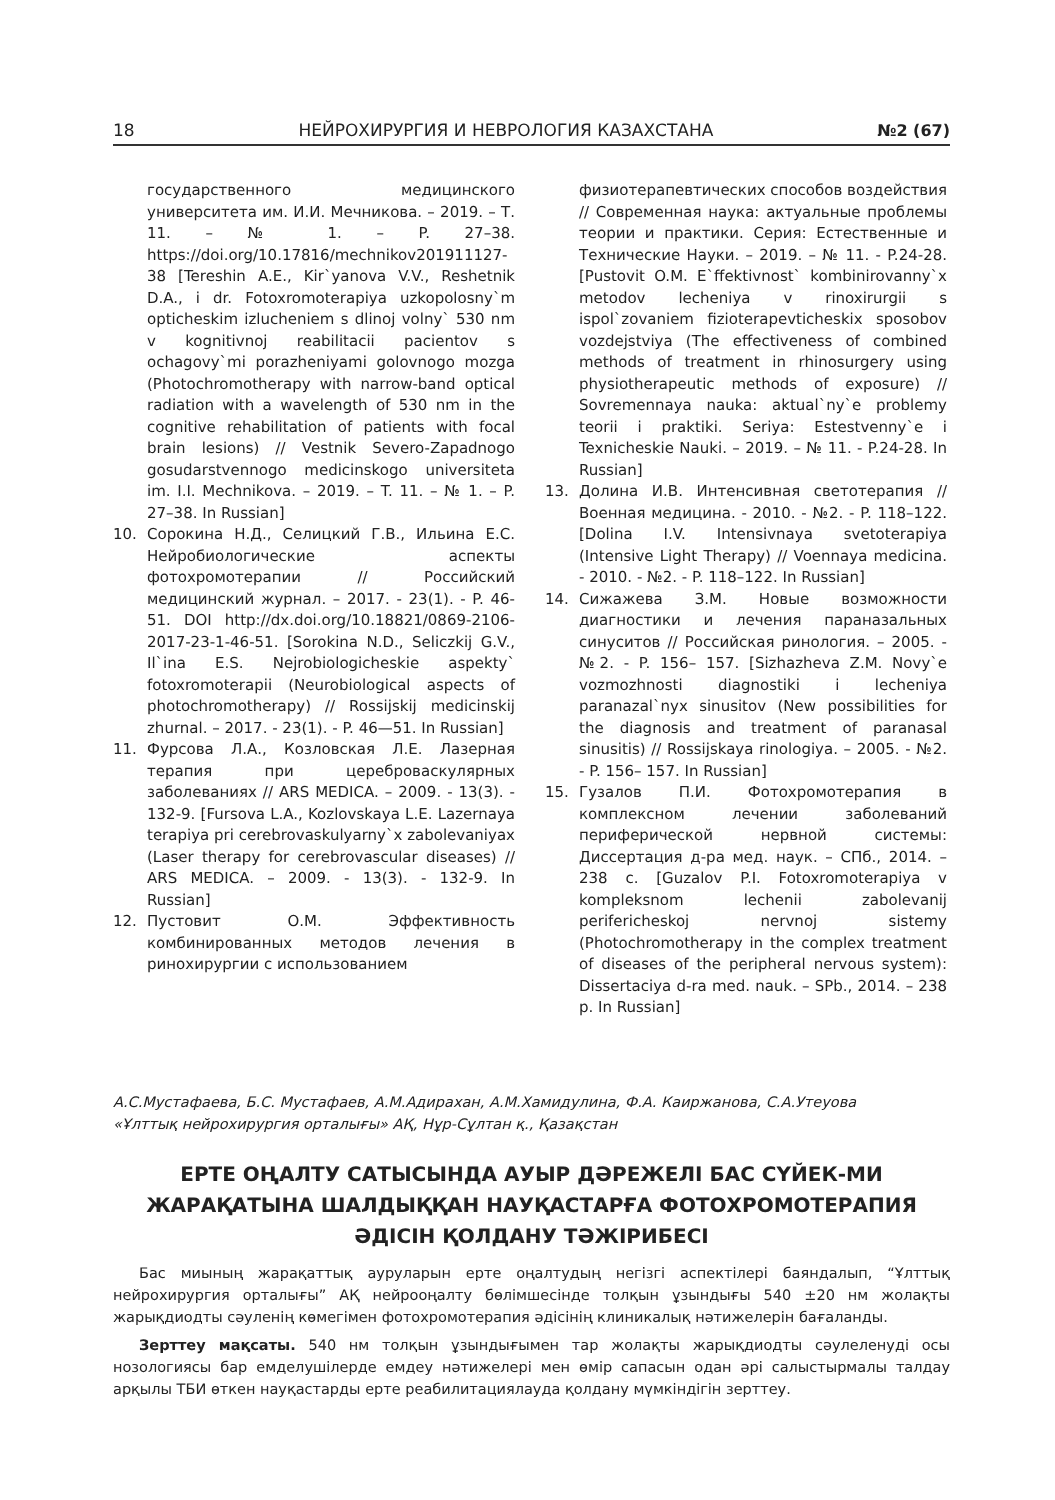18 НЕЙРОХИРУРГИЯ И НЕВРОЛОГИЯ КАЗАХСТАНА №2 (67)
государственного медицинского университета им. И.И. Мечникова. – 2019. – Т. 11. – № 1. – P. 27–38. https://doi.org/10.17816/mechnikov201911127-38 [Tereshin A.E., Kir`yanova V.V., Reshetnik D.A., i dr. Fotoxromoterapiya uzkopolosny`m opticheskim izlucheniem s dlinoj volny` 530 nm v kognitivnoj reabilitacii pacientov s ochagovy`mi porazheniyami golovnogo mozga (Photochromotherapy with narrow-band optical radiation with a wavelength of 530 nm in the cognitive rehabilitation of patients with focal brain lesions) // Vestnik Severo-Zapadnogo gosudarstvennogo medicinskogo universiteta im. I.I. Mechnikova. – 2019. – T. 11. – № 1. – P. 27–38. In Russian]
10. Сорокина Н.Д., Селицкий Г.В., Ильина Е.С. Нейробиологические аспекты фотохромотерапии // Российский медицинский журнал. – 2017. - 23(1). - P. 46-51. DOI http://dx.doi.org/10.18821/0869-2106-2017-23-1-46-51. [Sorokina N.D., Seliczkij G.V., Il`ina E.S. Nejrobiologicheskie aspekty` fotoxromoterapii (Neurobiological aspects of photochromotherapy) // Rossijskij medicinskij zhurnal. – 2017. - 23(1). - P. 46—51. In Russian]
11. Фурсова Л.А., Козловская Л.Е. Лазерная терапия при цереброваскулярных заболеваниях // ARS MEDICA. – 2009. - 13(3). - 132-9. [Fursova L.A., Kozlovskaya L.E. Lazernaya terapiya pri cerebrovaskulyarny`x zabolevaniyax (Laser therapy for cerebrovascular diseases) // ARS MEDICA. – 2009. - 13(3). - 132-9. In Russian]
12. Пустовит О.М. Эффективность комбинированных методов лечения в ринохирургии с использованием
физиотерапевтических способов воздействия // Современная наука: актуальные проблемы теории и практики. Серия: Естественные и Технические Науки. – 2019. – № 11. - P.24-28. [Pustovit O.M. E`ffektivnost` kombinirovanny`x metodov lecheniya v rinoxirurgii s ispol`zovaniem fizioterapevticheskix sposobov vozdejstviya (The effectiveness of combined methods of treatment in rhinosurgery using physiotherapeutic methods of exposure) // Sovremennaya nauka: aktual`ny`e problemy teorii i praktiki. Seriya: Estestvenny`e i Texnicheskie Nauki. – 2019. – № 11. - P.24-28. In Russian]
13. Долина И.В. Интенсивная светотерапия // Военная медицина. - 2010. - №2. - P. 118–122. [Dolina I.V. Intensivnaya svetoterapiya (Intensive Light Therapy) // Voennaya medicina. - 2010. - №2. - P. 118–122. In Russian]
14. Сижажева З.М. Новые возможности диагностики и лечения параназальных синуситов // Российская ринология. – 2005. - №2. - P. 156– 157. [Sizhazheva Z.M. Novy`e vozmozhnosti diagnostiki i lecheniya paranazal`nyx sinusitov (New possibilities for the diagnosis and treatment of paranasal sinusitis) // Rossijskaya rinologiya. – 2005. - №2. - P. 156– 157. In Russian]
15. Гузалов П.И. Фотохромотерапия в комплексном лечении заболеваний периферической нервной системы: Диссертация д-ра мед. наук. – СПб., 2014. – 238 с. [Guzalov P.I. Fotoxromoterapiya v kompleksnom lechenii zabolevanij perifericheskoj nervnoj sistemy (Photochromotherapy in the complex treatment of diseases of the peripheral nervous system): Dissertaciya d-ra med. nauk. – SPb., 2014. – 238 p. In Russian]
А.С.Мустафаева, Б.С. Мустафаев, А.М.Адирахан, А.М.Хамидулина, Ф.А. Каиржанова, С.А.Утеуова
«Ұлттық нейрохирургия орталығы» АҚ, Нұр-Сұлтан қ., Қазақстан
ЕРТЕ ОҢАЛТУ САТЫСЫНДА АУЫР ДӘРЕЖЕЛІ БАС СҮЙЕК-МИ ЖАРАҚАТЫНА ШАЛДЫҚҚАН НАУҚАСТАРҒА ФОТОХРОМОТЕРАПИЯ ӘДІСІН ҚОЛДАНУ ТӘЖІРИБЕСІ
Бас миының жарақаттық ауруларын ерте оңалтудың негізгі аспектілері баяндалып, “Ұлттық нейрохирургия орталығы” АҚ нейрооңалту бөлімшесінде толқын ұзындығы 540 ±20 нм жолақты жарықдиодты сәуленің көмегімен фотохромотерапия әдісінің клиникалық нәтижелерін бағаланды.
Зерттеу мақсаты. 540 нм толқын ұзындығымен тар жолақты жарықдиодты сәулеленуді осы нозологиясы бар емделушілерде емдеу нәтижелері мен өмір сапасын одан әрі салыстырмалы талдау арқылы ТБИ өткен науқастарды ерте реабилитациялауда қолдану мүмкіндігін зерттеу.